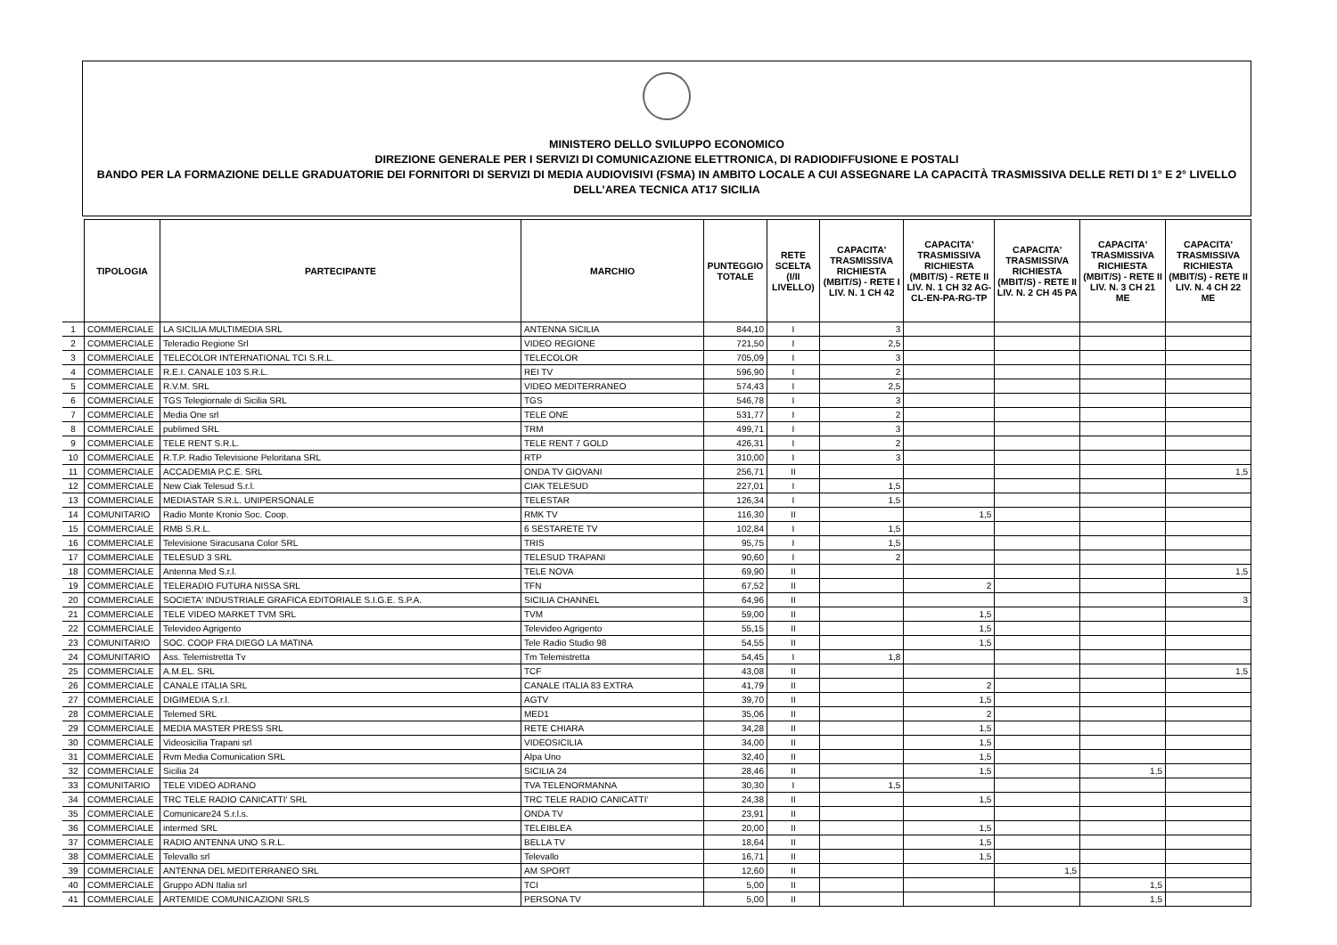MINISTERO DELLO SVILUPPO ECONOMICO
DIREZIONE GENERALE PER I SERVIZI DI COMUNICAZIONE ELETTRONICA, DI RADIODIFFUSIONE E POSTALI
BANDO PER LA FORMAZIONE DELLE GRADUATORIE DEI FORNITORI DI SERVIZI DI MEDIA AUDIOVISIVI (FSMA) IN AMBITO LOCALE A CUI ASSEGNARE LA CAPACITÀ TRASMISSIVA DELLE RETI DI 1° E 2° LIVELLO
DELL’AREA TECNICA AT17 SICILIA
| | TIPOLOGIA | PARTECIPANTE | MARCHIO | PUNTEGGIO TOTALE | RETE SCELTA (I/II LIVELLO) | CAPACITA' TRASMISSIVA RICHIESTA (MBIT/S) - RETE I LIV. N. 1 CH 42 | CAPACITA' TRASMISSIVA RICHIESTA (MBIT/S) - RETE II LIV. N. 1 CH 32 AG-CL-EN-PA-RG-TP | CAPACITA' TRASMISSIVA RICHIESTA (MBIT/S) - RETE II LIV. N. 2 CH 45 PA | CAPACITA' TRASMISSIVA RICHIESTA (MBIT/S) - RETE II LIV. N. 3 CH 21 ME | CAPACITA' TRASMISSIVA RICHIESTA (MBIT/S) - RETE II LIV. N. 4 CH 22 ME |
| --- | --- | --- | --- | --- | --- | --- | --- | --- | --- | --- |
| 1 | COMMERCIALE | LA SICILIA MULTIMEDIA SRL | ANTENNA SICILIA | 844,10 | I | 3 | | | | |
| 2 | COMMERCIALE | Teleradio Regione Srl | VIDEO REGIONE | 721,50 | I | 2,5 | | | | |
| 3 | COMMERCIALE | TELECOLOR INTERNATIONAL TCI S.R.L. | TELECOLOR | 705,09 | I | 3 | | | | |
| 4 | COMMERCIALE | R.E.I. CANALE 103 S.R.L. | REI TV | 596,90 | I | 2 | | | | |
| 5 | COMMERCIALE | R.V.M. SRL | VIDEO MEDITERRANEO | 574,43 | I | 2,5 | | | | |
| 6 | COMMERCIALE | TGS Telegiornale di Sicilia SRL | TGS | 546,78 | I | 3 | | | | |
| 7 | COMMERCIALE | Media One srl | TELE ONE | 531,77 | I | 2 | | | | |
| 8 | COMMERCIALE | publimed SRL | TRM | 499,71 | I | 3 | | | | |
| 9 | COMMERCIALE | TELE RENT S.R.L. | TELE RENT 7 GOLD | 426,31 | I | 2 | | | | |
| 10 | COMMERCIALE | R.T.P. Radio Televisione Peloritana SRL | RTP | 310,00 | I | 3 | | | | |
| 11 | COMMERCIALE | ACCADEMIA P.C.E. SRL | ONDA TV GIOVANI | 256,71 | II | | | | | 1,5 |
| 12 | COMMERCIALE | New Ciak Telesud S.r.l. | CIAK TELESUD | 227,01 | I | 1,5 | | | | |
| 13 | COMMERCIALE | MEDIASTAR S.R.L. UNIPERSONALE | TELESTAR | 126,34 | I | 1,5 | | | | |
| 14 | COMUNITARIO | Radio Monte Kronio Soc. Coop. | RMK TV | 116,30 | II | | 1,5 | | | |
| 15 | COMMERCIALE | RMB S.R.L. | 6 SESTARETE TV | 102,84 | I | 1,5 | | | | |
| 16 | COMMERCIALE | Televisione Siracusana Color SRL | TRIS | 95,75 | I | 1,5 | | | | |
| 17 | COMMERCIALE | TELESUD 3 SRL | TELESUD TRAPANI | 90,60 | I | 2 | | | | |
| 18 | COMMERCIALE | Antenna Med S.r.l. | TELE NOVA | 69,90 | II | | | | | 1,5 |
| 19 | COMMERCIALE | TELERADIO FUTURA NISSA SRL | TFN | 67,52 | II | | 2 | | | |
| 20 | COMMERCIALE | SOCIETA' INDUSTRIALE GRAFICA EDITORIALE S.I.G.E. S.P.A. | SICILIA CHANNEL | 64,96 | II | | | | | 3 |
| 21 | COMMERCIALE | TELE VIDEO MARKET TVM SRL | TVM | 59,00 | II | | 1,5 | | | |
| 22 | COMMERCIALE | Televideo Agrigento | Televideo Agrigento | 55,15 | II | | 1,5 | | | |
| 23 | COMUNITARIO | SOC. COOP FRA DIEGO LA MATINA | Tele Radio Studio 98 | 54,55 | II | | 1,5 | | | |
| 24 | COMUNITARIO | Ass. Telemistretta Tv | Tm Telemistretta | 54,45 | I | 1,8 | | | | |
| 25 | COMMERCIALE | A.M.EL. SRL | TCF | 43,08 | II | | | | | 1,5 |
| 26 | COMMERCIALE | CANALE ITALIA SRL | CANALE ITALIA 83 EXTRA | 41,79 | II | | 2 | | | |
| 27 | COMMERCIALE | DIGIMEDIA S.r.l. | AGTV | 39,70 | II | | 1,5 | | | |
| 28 | COMMERCIALE | Telemed SRL | MED1 | 35,06 | II | | 2 | | | |
| 29 | COMMERCIALE | MEDIA MASTER PRESS SRL | RETE CHIARA | 34,28 | II | | 1,5 | | | |
| 30 | COMMERCIALE | Videosicilia Trapani srl | VIDEOSICILIA | 34,00 | II | | 1,5 | | | |
| 31 | COMMERCIALE | Rvm Media Comunication SRL | Alpa Uno | 32,40 | II | | 1,5 | | | |
| 32 | COMMERCIALE | Sicilia 24 | SICILIA 24 | 28,46 | II | | 1,5 | | 1,5 | |
| 33 | COMUNITARIO | TELE VIDEO ADRANO | TVA TELENORMANNA | 30,30 | I | 1,5 | | | | |
| 34 | COMMERCIALE | TRC TELE RADIO CANICATTI' SRL | TRC TELE RADIO CANICATTI’ | 24,38 | II | | 1,5 | | | |
| 35 | COMMERCIALE | Comunicare24 S.r.l.s. | ONDA TV | 23,91 | II | | | | | |
| 36 | COMMERCIALE | intermed SRL | TELEIBLEA | 20,00 | II | | 1,5 | | | |
| 37 | COMMERCIALE | RADIO ANTENNA UNO S.R.L. | BELLA TV | 18,64 | II | | 1,5 | | | |
| 38 | COMMERCIALE | Televallo srl | Televallo | 16,71 | II | | 1,5 | | | |
| 39 | COMMERCIALE | ANTENNA DEL MEDITERRANEO SRL | AM SPORT | 12,60 | II | | | 1,5 | | |
| 40 | COMMERCIALE | Gruppo ADN Italia srl | TCI | 5,00 | II | | | | 1,5 | |
| 41 | COMMERCIALE | ARTEMIDE COMUNICAZIONI SRLS | PERSONA TV | 5,00 | II | | | | 1,5 | |